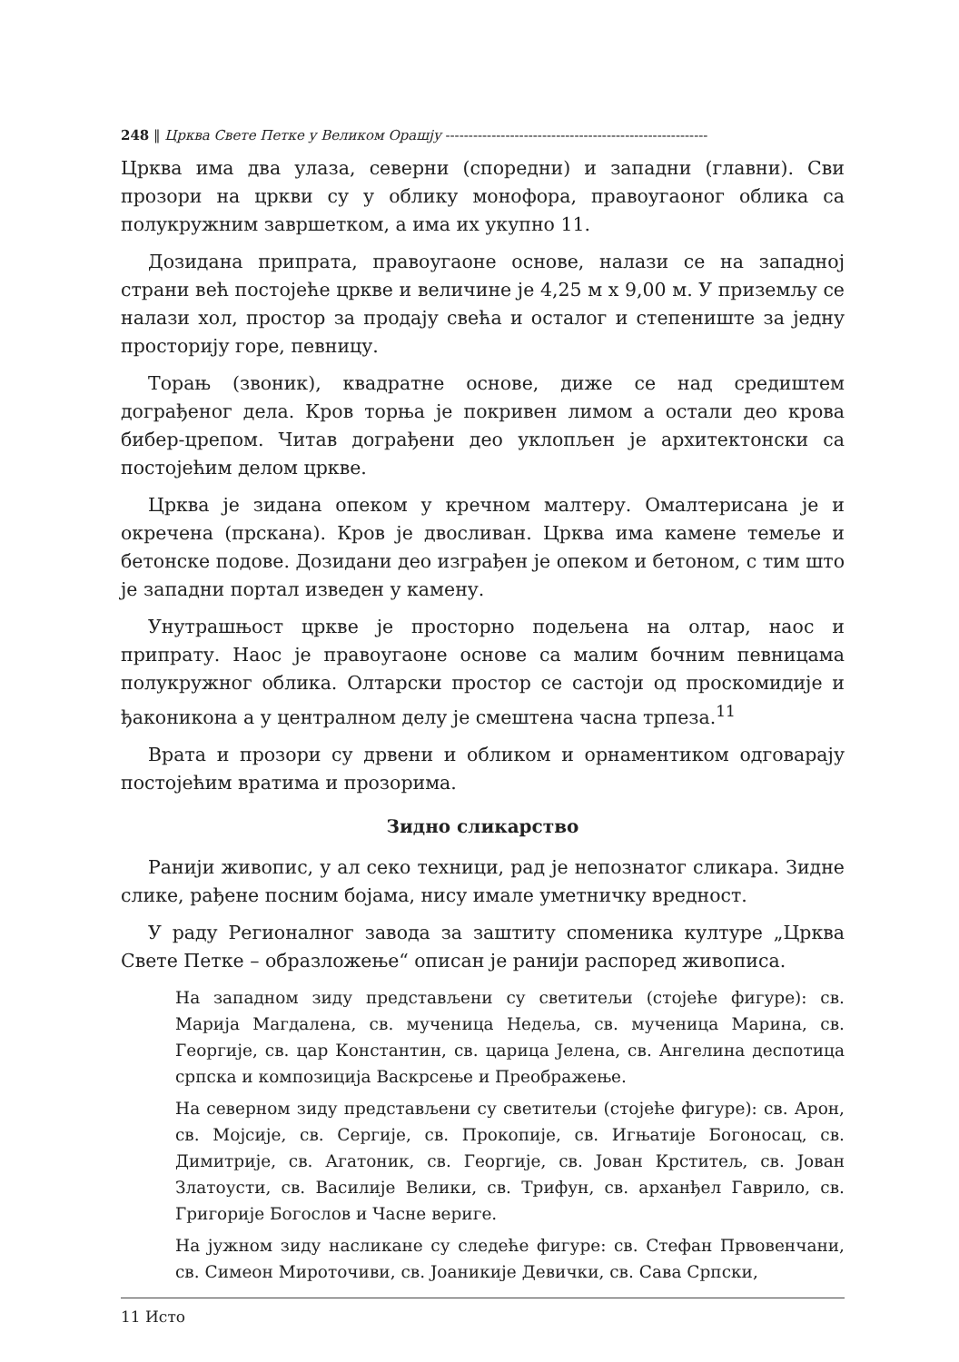248 ‖ Црква Свете Петке у Великом Орашју ---------------------------------------------------------
Црква има два улаза, северни (споредни) и западни (главни). Сви прозори на цркви су у облику монофора, правоугаоног облика са полукружним завршетком, а има их укупно 11.
Дозидана припрата, правоугаоне основе, налази се на западној страни већ постојеће цркве и величине је 4,25 м х 9,00 м. У приземљу се налази хол, простор за продају свећа и осталог и степениште за једну просторију горе, певницу.
Торањ (звоник), квадратне основе, диже се над средиштем дограђеног дела. Кров торња је покривен лимом а остали део крова бибер-црепом. Читав дограђени део уклопљен је архитектонски са постојећим делом цркве.
Црква је зидана опеком у кречном малтеру. Омалтерисана је и окречена (прскана). Кров је двосливан. Црква има камене темеље и бетонске подове. Дозидани део изграђен је опеком и бетоном, с тим што је западни портал изведен у камену.
Унутрашњост цркве је просторно подељена на олтар, наос и припрату. Наос је правоугаоне основе са малим бочним певницама полукружног облика. Олтарски простор се састоји од проскомидије и ђаконикона а у централном делу је смештена часна трпеза.<sup>11</sup>
Врата и прозори су дрвени и обликом и орнаментиком одговарају постојећим вратима и прозорима.
Зидно сликарство
Ранији живопис, у ал секо техници, рад је непознатог сликара. Зидне слике, рађене посним бојама, нису имале уметничку вредност.
У раду Регионалног завода за заштиту споменика културе „Црква Свете Петке – образложење“ описан је ранији распоред живописа.
На западном зиду представљени су светитељи (стојеће фигуре): св. Марија Магдалена, св. мученица Недеља, св. мученица Марина, св. Георгије, св. цар Константин, св. царица Јелена, св. Ангелина деспотица српска и композиција Васкрсење и Преображење.
На северном зиду представљени су светитељи (стојеће фигуре): св. Арон, св. Мојсије, св. Сергије, св. Прокопије, св. Игњатије Богоносац, св. Димитрије, св. Агатоник, св. Георгије, св. Јован Крститељ, св. Јован Златоусти, св. Василије Велики, св. Трифун, св. арханђел Гаврило, св. Григорије Богослов и Часне вериге.
На јужном зиду насликане су следеће фигуре: св. Стефан Првовенчани, св. Симеон Мироточиви, св. Јоаникије Девички, св. Сава Српски,
11 Исто